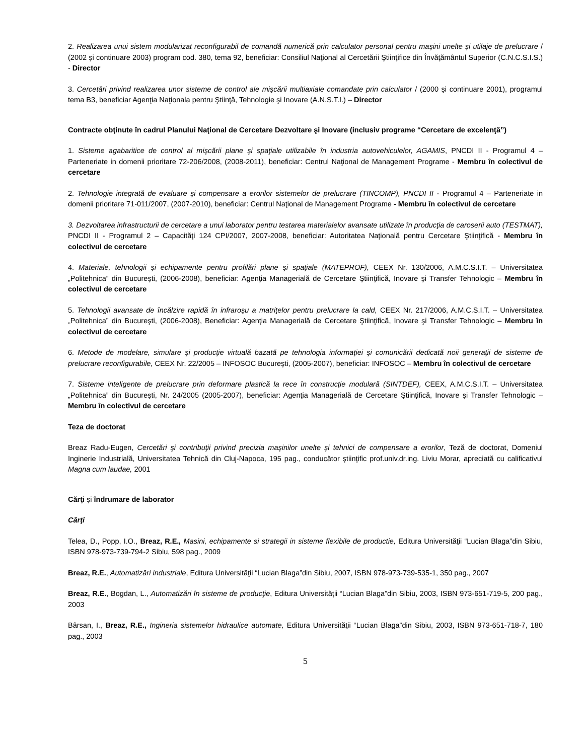2. Realizarea unui sistem modularizat reconfigurabil de comandă numerică prin calculator personal pentru maşini unelte şi utilaje de prelucrare / (2002 şi continuare 2003) program cod. 380, tema 92, beneficiar: Consiliul Naţional al Cercetării Ştiinţifice din Învăţământul Superior (C.N.C.S.I.S.) - Director
3. Cercetări privind realizarea unor sisteme de control ale mişcării multiaxiale comandate prin calculator / (2000 şi continuare 2001), programul tema B3, beneficiar Agenţia Naţionala pentru Ştiinţă, Tehnologie şi Inovare (A.N.S.T.I.) – Director
Contracte obţinute în cadrul Planului Naţional de Cercetare Dezvoltare şi Inovare (inclusiv programe “Cercetare de excelenţă”)
1. Sisteme agabaritice de control al mişcării plane şi spaţiale utilizabile în industria autovehiculelor, AGAMIS, PNCDI II - Programul 4 – Parteneriate in domenii prioritare 72-206/2008, (2008-2011), beneficiar: Centrul Naţional de Management Programe - Membru în colectivul de cercetare
2. Tehnologie integrată de evaluare şi compensare a erorilor sistemelor de prelucrare (TINCOMP), PNCDI II - Programul 4 – Parteneriate in domenii prioritare 71-011/2007, (2007-2010), beneficiar: Centrul Naţional de Management Programe - Membru în colectivul de cercetare
3. Dezvoltarea infrastructurii de cercetare a unui laborator pentru testarea materialelor avansate utilizate în producţia de caroserii auto (TESTMAT), PNCDI II - Programul 2 – Capacităţi 124 CPI/2007, 2007-2008, beneficiar: Autoritatea Naţională pentru Cercetare Ştiinţifică - Membru în colectivul de cercetare
4. Materiale, tehnologii şi echipamente pentru profilări plane şi spaţiale (MATEPROF), CEEX Nr. 130/2006, A.M.C.S.I.T. – Universitatea „Politehnica” din Bucureşti, (2006-2008), beneficiar: Agenţia Managerială de Cercetare Ştiinţifică, Inovare şi Transfer Tehnologic – Membru în colectivul de cercetare
5. Tehnologii avansate de încălzire rapidă în infraroşu a matriţelor pentru prelucrare la cald, CEEX Nr. 217/2006, A.M.C.S.I.T. – Universitatea „Politehnica” din Bucureşti, (2006-2008), Beneficiar: Agenţia Managerială de Cercetare Ştiinţifică, Inovare şi Transfer Tehnologic – Membru în colectivul de cercetare
6. Metode de modelare, simulare şi producţie virtuală bazată pe tehnologia informaţiei şi comunicării dedicată noii generaţii de sisteme de prelucrare reconfigurabile, CEEX Nr. 22/2005 – INFOSOC Bucureşti, (2005-2007), beneficiar: INFOSOC – Membru în colectivul de cercetare
7. Sisteme inteligente de prelucrare prin deformare plastică la rece în construcţie modulară (SINTDEF), CEEX, A.M.C.S.I.T. – Universitatea „Politehnica” din Bucureşti, Nr. 24/2005 (2005-2007), beneficiar: Agenţia Managerială de Cercetare Ştiinţifică, Inovare şi Transfer Tehnologic – Membru în colectivul de cercetare
Teza de doctorat
Breaz Radu-Eugen, Cercetări şi contribuţii privind precizia maşinilor unelte şi tehnici de compensare a erorilor, Teză de doctorat, Domeniul Inginerie Industrială, Universitatea Tehnică din Cluj-Napoca, 195 pag., conducător ştiinţific prof.univ.dr.ing. Liviu Morar, apreciată cu calificativul Magna cum laudae, 2001
Cărţi şi îndrumare de laborator
Cărţi
Telea, D., Popp, I.O., Breaz, R.E., Masini, echipamente si strategii in sisteme flexibile de productie, Editura Universităţii “Lucian Blaga”din Sibiu, ISBN 978-973-739-794-2 Sibiu, 598 pag., 2009
Breaz, R.E., Automatizări industriale, Editura Universităţii “Lucian Blaga”din Sibiu, 2007, ISBN 978-973-739-535-1, 350 pag., 2007
Breaz, R.E., Bogdan, L., Automatizări în sisteme de producţie, Editura Universităţii “Lucian Blaga”din Sibiu, 2003, ISBN 973-651-719-5, 200 pag., 2003
Bârsan, I., Breaz, R.E., Ingineria sistemelor hidraulice automate, Editura Universităţii “Lucian Blaga”din Sibiu, 2003, ISBN 973-651-718-7, 180 pag., 2003
5